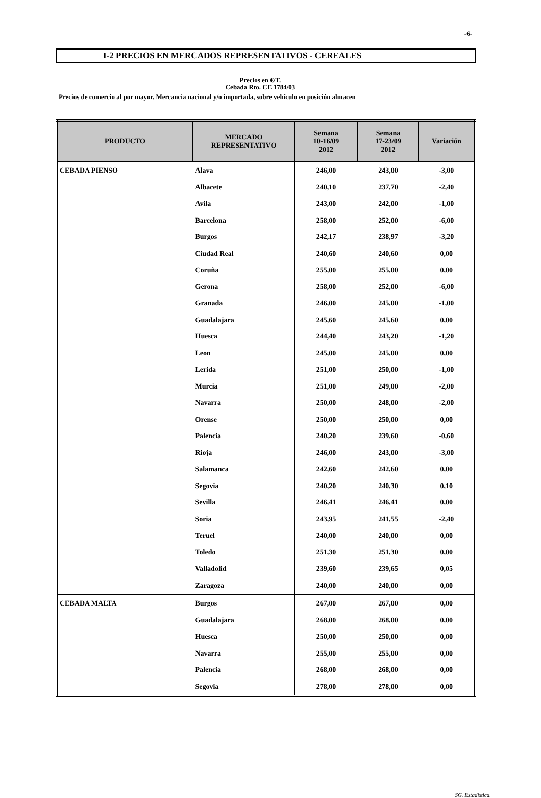-6-
I-2 PRECIOS EN MERCADOS REPRESENTATIVOS - CEREALES
Precios en €/T.
Cebada Rto. CE 1784/03
Precios de comercio al por mayor. Mercancia nacional y/o importada, sobre vehículo en posición almacen
| PRODUCTO | MERCADO REPRESENTATIVO | Semana 10-16/09 2012 | Semana 17-23/09 2012 | Variación |
| --- | --- | --- | --- | --- |
| CEBADA PIENSO | Alava | 246,00 | 243,00 | -3,00 |
| | Albacete | 240,10 | 237,70 | -2,40 |
| | Avila | 243,00 | 242,00 | -1,00 |
| | Barcelona | 258,00 | 252,00 | -6,00 |
| | Burgos | 242,17 | 238,97 | -3,20 |
| | Ciudad Real | 240,60 | 240,60 | 0,00 |
| | Coruña | 255,00 | 255,00 | 0,00 |
| | Gerona | 258,00 | 252,00 | -6,00 |
| | Granada | 246,00 | 245,00 | -1,00 |
| | Guadalajara | 245,60 | 245,60 | 0,00 |
| | Huesca | 244,40 | 243,20 | -1,20 |
| | Leon | 245,00 | 245,00 | 0,00 |
| | Lerida | 251,00 | 250,00 | -1,00 |
| | Murcia | 251,00 | 249,00 | -2,00 |
| | Navarra | 250,00 | 248,00 | -2,00 |
| | Orense | 250,00 | 250,00 | 0,00 |
| | Palencia | 240,20 | 239,60 | -0,60 |
| | Rioja | 246,00 | 243,00 | -3,00 |
| | Salamanca | 242,60 | 242,60 | 0,00 |
| | Segovia | 240,20 | 240,30 | 0,10 |
| | Sevilla | 246,41 | 246,41 | 0,00 |
| | Soria | 243,95 | 241,55 | -2,40 |
| | Teruel | 240,00 | 240,00 | 0,00 |
| | Toledo | 251,30 | 251,30 | 0,00 |
| | Valladolid | 239,60 | 239,65 | 0,05 |
| | Zaragoza | 240,00 | 240,00 | 0,00 |
| CEBADA MALTA | Burgos | 267,00 | 267,00 | 0,00 |
| | Guadalajara | 268,00 | 268,00 | 0,00 |
| | Huesca | 250,00 | 250,00 | 0,00 |
| | Navarra | 255,00 | 255,00 | 0,00 |
| | Palencia | 268,00 | 268,00 | 0,00 |
| | Segovia | 278,00 | 278,00 | 0,00 |
SG. Estadística.